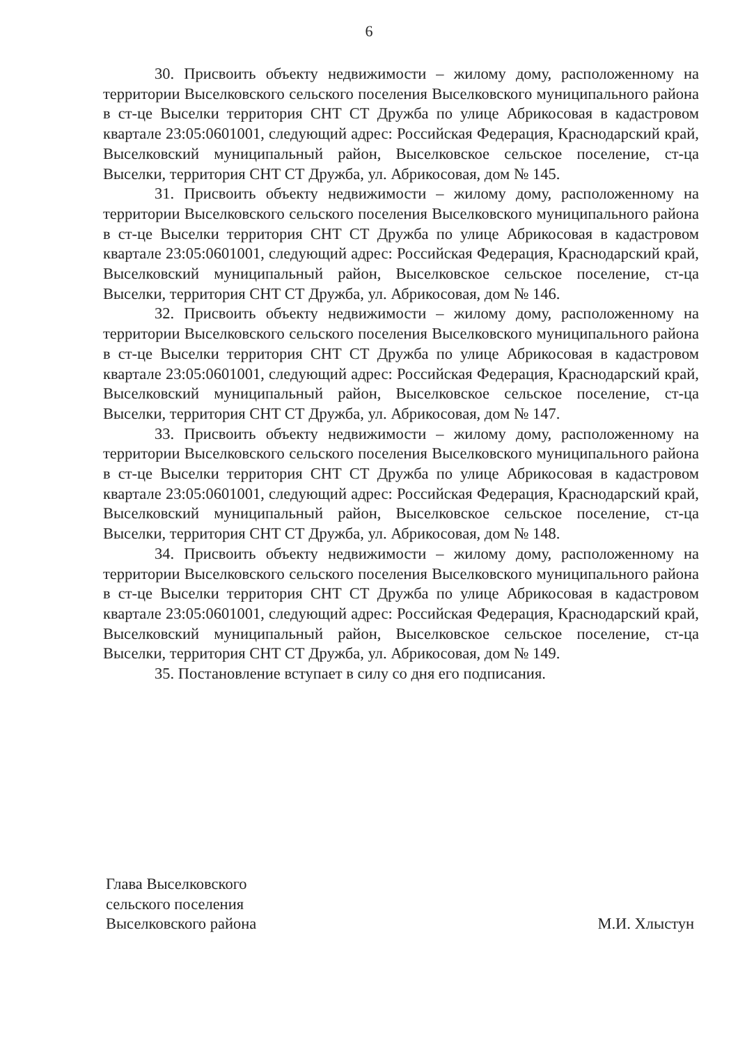6
30. Присвоить объекту недвижимости – жилому дому, расположенному на территории Выселковского сельского поселения Выселковского муниципального района в ст-це Выселки территория СНТ СТ Дружба по улице Абрикосовая в кадастровом квартале 23:05:0601001, следующий адрес: Российская Федерация, Краснодарский край, Выселковский муниципальный район, Выселковское сельское поселение, ст-ца Выселки, территория СНТ СТ Дружба, ул. Абрикосовая, дом № 145.
31. Присвоить объекту недвижимости – жилому дому, расположенному на территории Выселковского сельского поселения Выселковского муниципального района в ст-це Выселки территория СНТ СТ Дружба по улице Абрикосовая в кадастровом квартале 23:05:0601001, следующий адрес: Российская Федерация, Краснодарский край, Выселковский муниципальный район, Выселковское сельское поселение, ст-ца Выселки, территория СНТ СТ Дружба, ул. Абрикосовая, дом № 146.
32. Присвоить объекту недвижимости – жилому дому, расположенному на территории Выселковского сельского поселения Выселковского муниципального района в ст-це Выселки территория СНТ СТ Дружба по улице Абрикосовая в кадастровом квартале 23:05:0601001, следующий адрес: Российская Федерация, Краснодарский край, Выселковский муниципальный район, Выселковское сельское поселение, ст-ца Выселки, территория СНТ СТ Дружба, ул. Абрикосовая, дом № 147.
33. Присвоить объекту недвижимости – жилому дому, расположенному на территории Выселковского сельского поселения Выселковского муниципального района в ст-це Выселки территория СНТ СТ Дружба по улице Абрикосовая в кадастровом квартале 23:05:0601001, следующий адрес: Российская Федерация, Краснодарский край, Выселковский муниципальный район, Выселковское сельское поселение, ст-ца Выселки, территория СНТ СТ Дружба, ул. Абрикосовая, дом № 148.
34. Присвоить объекту недвижимости – жилому дому, расположенному на территории Выселковского сельского поселения Выселковского муниципального района в ст-це Выселки территория СНТ СТ Дружба по улице Абрикосовая в кадастровом квартале 23:05:0601001, следующий адрес: Российская Федерация, Краснодарский край, Выселковский муниципальный район, Выселковское сельское поселение, ст-ца Выселки, территория СНТ СТ Дружба, ул. Абрикосовая, дом № 149.
35. Постановление вступает в силу со дня его подписания.
Глава Выселковского
сельского поселения
Выселковского района
М.И. Хлыстун